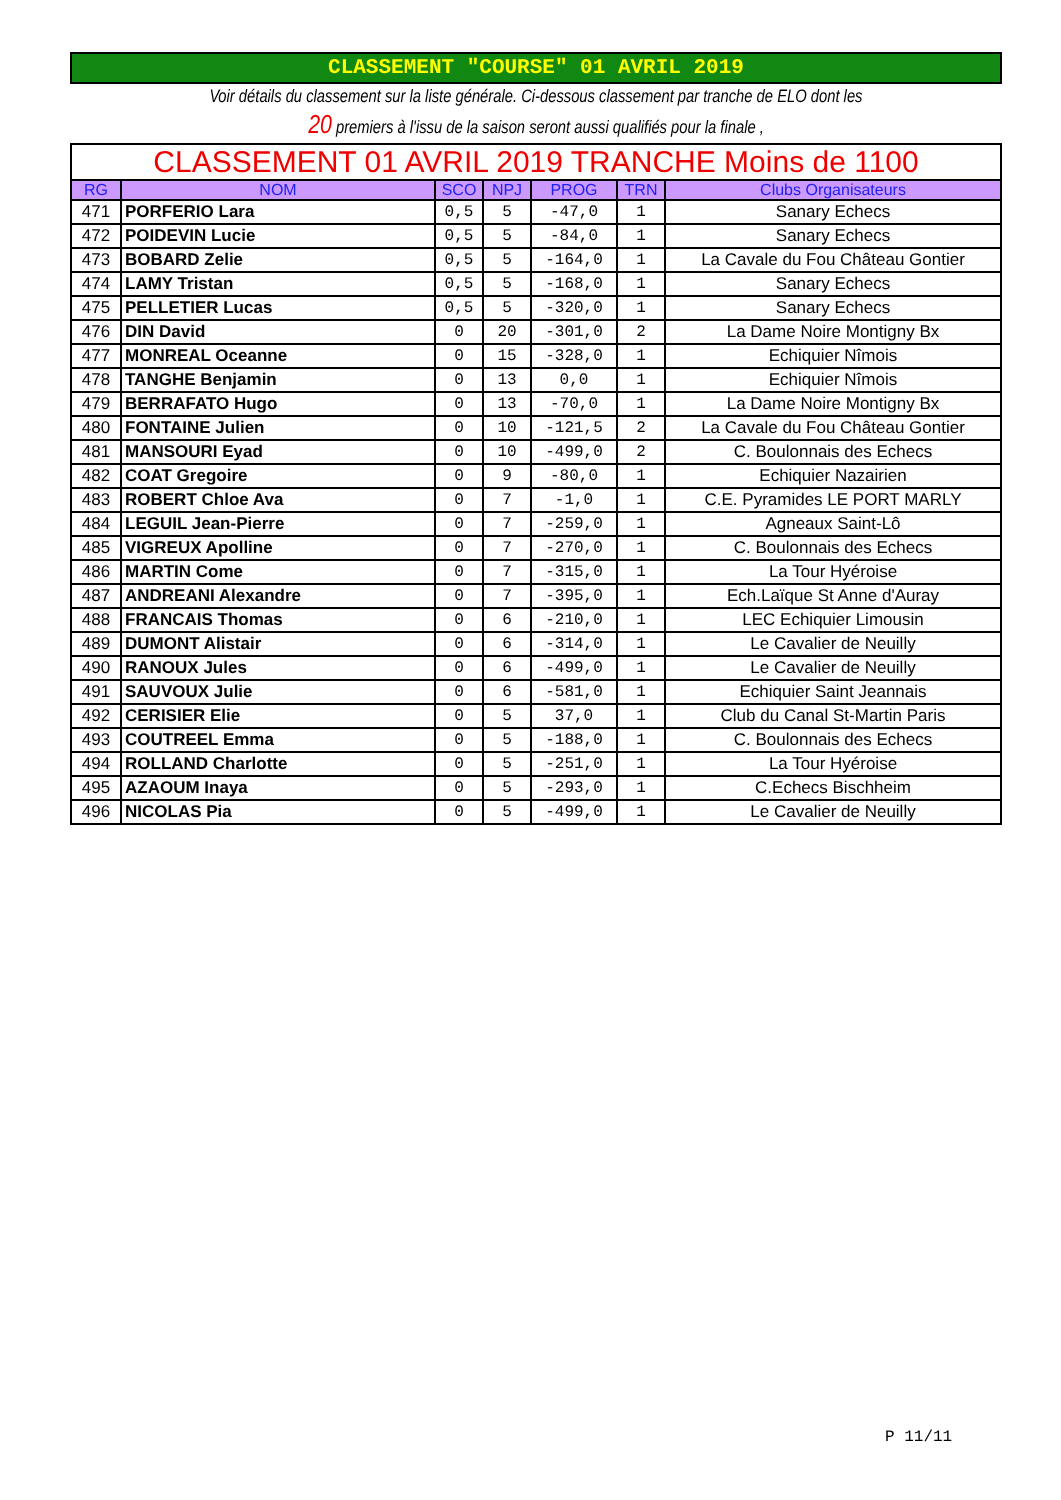CLASSEMENT "COURSE" 01 AVRIL 2019
Voir détails du classement sur la liste générale. Ci-dessous classement par tranche de ELO dont les
20 premiers à l'issu de la saison seront aussi qualifiés pour la finale ,
| CLASSEMENT 01 AVRIL 2019 TRANCHE Moins de 1100 | | | | | | |
| RG | NOM | SCO | NPJ | PROG | TRN | Clubs Organisateurs |
| 471 | PORFERIO Lara | 0,5 | 5 | -47,0 | 1 | Sanary Echecs |
| 472 | POIDEVIN Lucie | 0,5 | 5 | -84,0 | 1 | Sanary Echecs |
| 473 | BOBARD Zelie | 0,5 | 5 | -164,0 | 1 | La Cavale du Fou Château Gontier |
| 474 | LAMY Tristan | 0,5 | 5 | -168,0 | 1 | Sanary Echecs |
| 475 | PELLETIER Lucas | 0,5 | 5 | -320,0 | 1 | Sanary Echecs |
| 476 | DIN David | 0 | 20 | -301,0 | 2 | La Dame Noire Montigny Bx |
| 477 | MONREAL Oceanne | 0 | 15 | -328,0 | 1 | Echiquier Nîmois |
| 478 | TANGHE Benjamin | 0 | 13 | 0,0 | 1 | Echiquier Nîmois |
| 479 | BERRAFATO Hugo | 0 | 13 | -70,0 | 1 | La Dame Noire Montigny Bx |
| 480 | FONTAINE Julien | 0 | 10 | -121,5 | 2 | La Cavale du Fou Château Gontier |
| 481 | MANSOURI Eyad | 0 | 10 | -499,0 | 2 | C. Boulonnais des Echecs |
| 482 | COAT Gregoire | 0 | 9 | -80,0 | 1 | Echiquier Nazairien |
| 483 | ROBERT Chloe Ava | 0 | 7 | -1,0 | 1 | C.E. Pyramides LE PORT MARLY |
| 484 | LEGUIL Jean-Pierre | 0 | 7 | -259,0 | 1 | Agneaux Saint-Lô |
| 485 | VIGREUX Apolline | 0 | 7 | -270,0 | 1 | C. Boulonnais des Echecs |
| 486 | MARTIN Come | 0 | 7 | -315,0 | 1 | La Tour Hyéroise |
| 487 | ANDREANI Alexandre | 0 | 7 | -395,0 | 1 | Ech.Laïque St Anne d'Auray |
| 488 | FRANCAIS Thomas | 0 | 6 | -210,0 | 1 | LEC Echiquier Limousin |
| 489 | DUMONT Alistair | 0 | 6 | -314,0 | 1 | Le Cavalier de Neuilly |
| 490 | RANOUX Jules | 0 | 6 | -499,0 | 1 | Le Cavalier de Neuilly |
| 491 | SAUVOUX Julie | 0 | 6 | -581,0 | 1 | Echiquier Saint Jeannais |
| 492 | CERISIER Elie | 0 | 5 | 37,0 | 1 | Club du Canal St-Martin Paris |
| 493 | COUTREEL Emma | 0 | 5 | -188,0 | 1 | C. Boulonnais des Echecs |
| 494 | ROLLAND Charlotte | 0 | 5 | -251,0 | 1 | La Tour Hyéroise |
| 495 | AZAOUM Inaya | 0 | 5 | -293,0 | 1 | C.Echecs Bischheim |
| 496 | NICOLAS Pia | 0 | 5 | -499,0 | 1 | Le Cavalier de Neuilly |
P 11/11